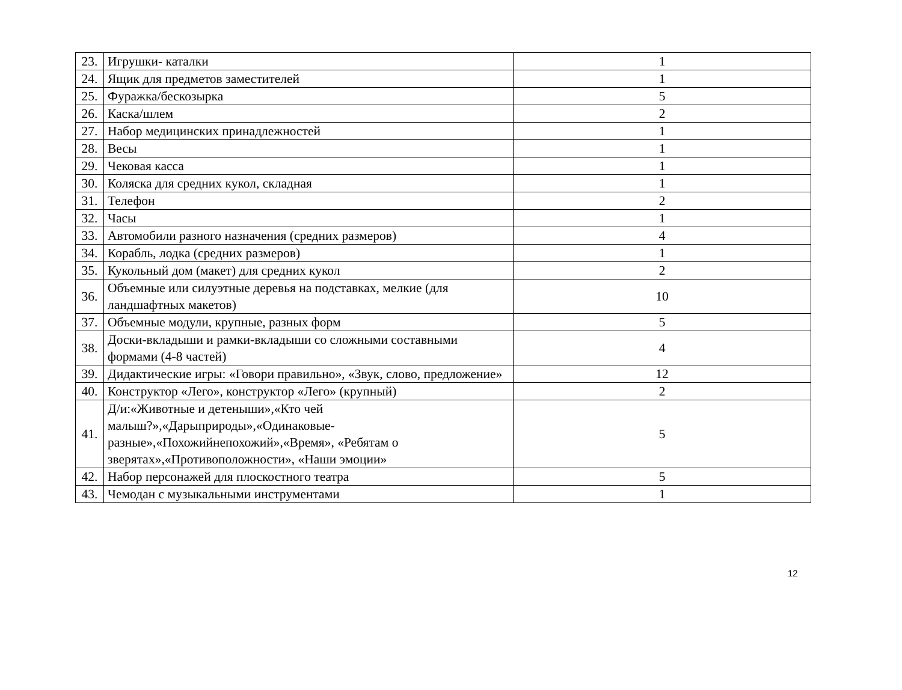| 23. | Игрушки- каталки | 1 |
| 24. | Ящик для предметов заместителей | 1 |
| 25. | Фуражка/бескозырка | 5 |
| 26. | Каска/шлем | 2 |
| 27. | Набор медицинских принадлежностей | 1 |
| 28. | Весы | 1 |
| 29. | Чековая касса | 1 |
| 30. | Коляска для средних кукол, складная | 1 |
| 31. | Телефон | 2 |
| 32. | Часы | 1 |
| 33. | Автомобили разного назначения (средних размеров) | 4 |
| 34. | Корабль, лодка (средних размеров) | 1 |
| 35. | Кукольный дом (макет) для средних кукол | 2 |
| 36. | Объемные или силуэтные деревья на подставках, мелкие (для ландшафтных макетов) | 10 |
| 37. | Объемные модули, крупные, разных форм | 5 |
| 38. | Доски-вкладыши и рамки-вкладыши со сложными составными формами (4-8 частей) | 4 |
| 39. | Дидактические игры: «Говори правильно», «Звук, слово, предложение» | 12 |
| 40. | Конструктор «Лего», конструктор «Лего» (крупный) | 2 |
| 41. | Д/и:«Животные и детеныши»,«Кто чей малыш?»,«Дарыприроды»,«Одинаковые-разные»,«Похожийнепохожий»,«Время», «Ребятам о зверятах»,«Противоположности», «Наши эмоции» | 5 |
| 42. | Набор персонажей для плоскостного театра | 5 |
| 43. | Чемодан с музыкальными инструментами | 1 |
12